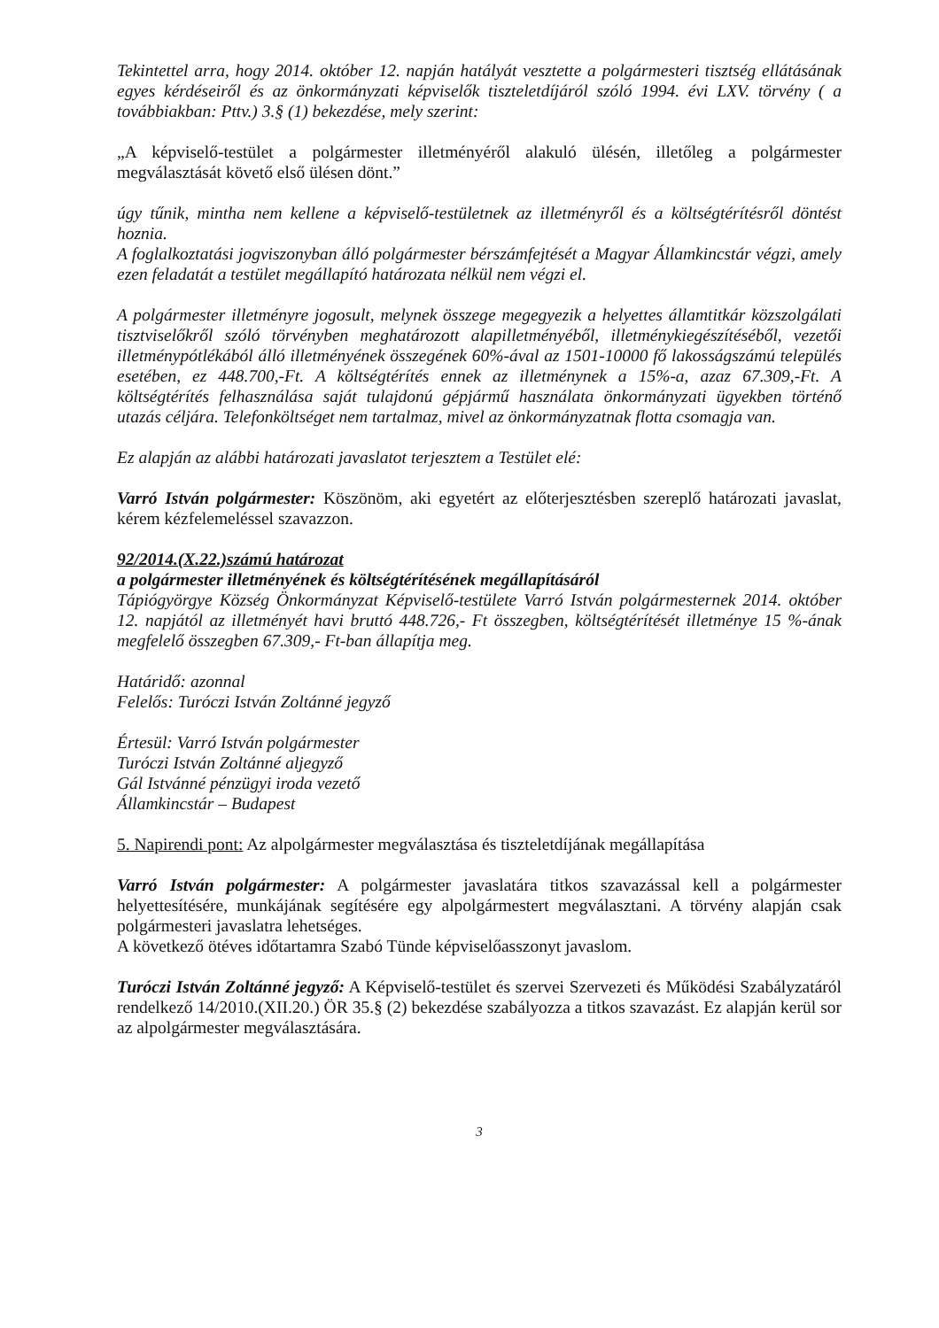Tekintettel arra, hogy 2014. október 12. napján hatályát vesztette a polgármesteri tisztség ellátásának egyes kérdéseiről és az önkormányzati képviselők tiszteletdíjáról szóló 1994. évi LXV. törvény ( a továbbiakban: Pttv.) 3.§ (1) bekezdése, mely szerint:
„A képviselő-testület a polgármester illetményéről alakuló ülésén, illetőleg a polgármester megválasztását követő első ülésen dönt.”
úgy tűnik, mintha nem kellene a képviselő-testületnek az illetményről és a költségtérítésről döntést hoznia.
A foglalkoztatási jogviszonyban álló polgármester bérszámfejtését a Magyar Államkincstár végzi, amely ezen feladatát a testület megállapító határozata nélkül nem végzi el.
A polgármester illetményre jogosult, melynek összege megegyezik a helyettes államtitkár közszolgálati tisztviselőkről szóló törvényben meghatározott alapilletményéből, illetménykiegészítéséből, vezetői illetménypótlékából álló illetményének összegének 60%-ával az 1501-10000 fő lakosságszámú település esetében, ez 448.700,-Ft. A költségtérítés ennek az illetménynek a 15%-a, azaz 67.309,-Ft. A költségtérítés felhasználása saját tulajdonú gépjármű használata önkormányzati ügyekben történő utazás céljára. Telefonköltséget nem tartalmaz, mivel az önkormányzatnak flotta csomagja van.
Ez alapján az alábbi határozati javaslatot terjesztem a Testület elé:
Varró István polgármester: Köszönöm, aki egyetért az előterjesztésben szereplő határozati javaslat, kérem kézfelemeléssel szavazzon.
92/2014.(X.22.)számú határozat
a polgármester illetményének és költségtérítésének megállapításáról
Tápiógyörgye Község Önkormányzat Képviselő-testülete Varró István polgármesternek 2014. október 12. napjától az illetményét havi bruttó 448.726,- Ft összegben, költségtérítését illetménye 15 %-ának megfelelő összegben 67.309,- Ft-ban állapítja meg.
Határidő: azonnal
Felelős: Turóczi István Zoltánné jegyző
Értesül: Varró István polgármester
Turóczi István Zoltánné aljegyző
Gál Istvánné pénzügyi iroda vezető
Államkincstár – Budapest
5. Napirendi pont: Az alpolgármester megválasztása és tiszteletdíjának megállapítása
Varró István polgármester: A polgármester javaslatára titkos szavazással kell a polgármester helyettesítésére, munkájának segítésére egy alpolgármestert megválasztani. A törvény alapján csak polgármesteri javaslatra lehetséges.
A következő ötéves időtartamra Szabó Tünde képviselőasszonyt javaslom.
Turóczi István Zoltánné jegyző: A Képviselő-testület és szervei Szervezeti és Működési Szabályzatáról rendelkező 14/2010.(XII.20.) ÖR 35.§ (2) bekezdése szabályozza a titkos szavazást. Ez alapján kerül sor az alpolgármester megválasztására.
3